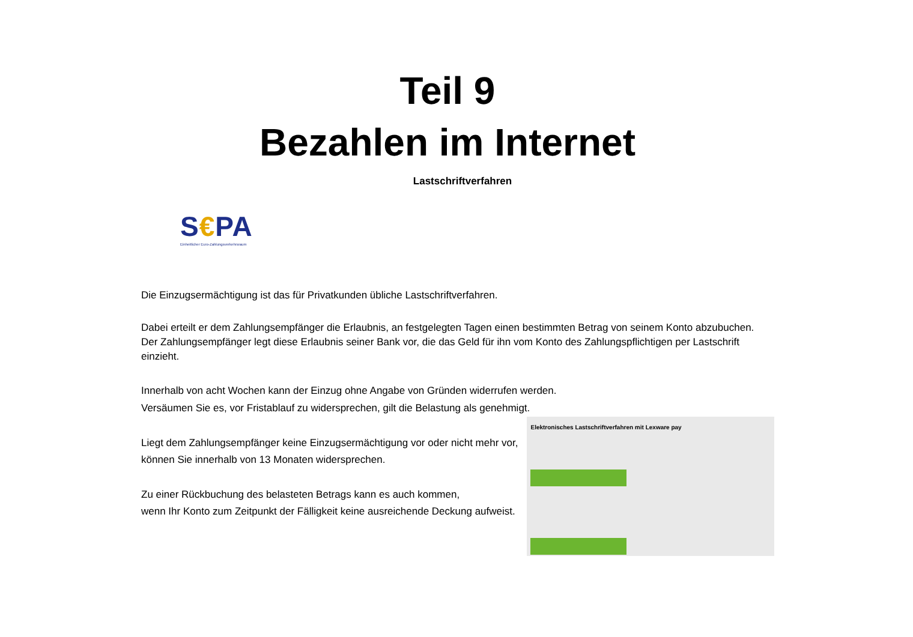Teil 9
Bezahlen im Internet
Lastschriftverfahren
S€PA
Einheitlicher Euro-Zahlungsverkehrsraum
Die Einzugsermächtigung ist das für Privatkunden übliche Lastschriftverfahren.
Dabei erteilt er dem Zahlungsempfänger die Erlaubnis, an festgelegten Tagen einen bestimmten Betrag von seinem Konto abzubuchen.
Der Zahlungsempfänger legt diese Erlaubnis seiner Bank vor, die das Geld für ihn vom Konto des Zahlungspflichtigen per Lastschrift
einzieht.
Innerhalb von acht Wochen kann der Einzug ohne Angabe von Gründen widerrufen werden.
Versäumen Sie es, vor Fristablauf zu widersprechen, gilt die Belastung als genehmigt.
Liegt dem Zahlungsempfänger keine Einzugsermächtigung vor oder nicht mehr vor,
können Sie innerhalb von 13 Monaten widersprechen.
Zu einer Rückbuchung des belasteten Betrags kann es auch kommen,
wenn Ihr Konto zum Zeitpunkt der Fälligkeit keine ausreichende Deckung aufweist.
Elektronisches Lastschriftverfahren mit Lexware pay